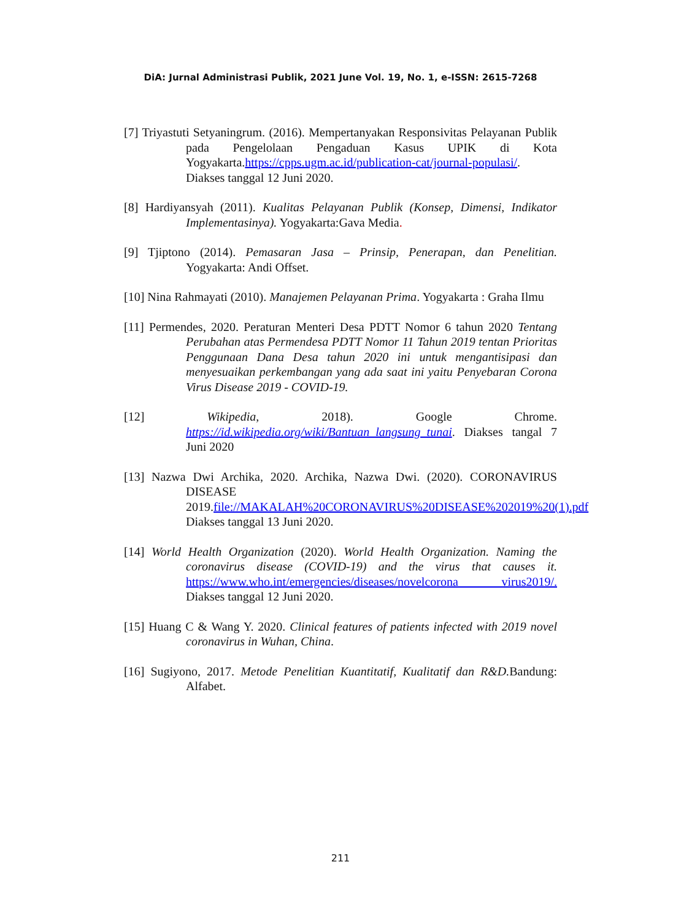DiA: Jurnal Administrasi Publik, 2021 June Vol. 19, No. 1, e-ISSN: 2615-7268
[7] Triyastuti Setyaningrum. (2016). Mempertanyakan Responsivitas Pelayanan Publik pada Pengelolaan Pengaduan Kasus UPIK di Kota Yogyakarta.https://cpps.ugm.ac.id/publication-cat/journal-populasi/. Diakses tanggal 12 Juni 2020.
[8] Hardiyansyah (2011). Kualitas Pelayanan Publik (Konsep, Dimensi, Indikator Implementasinya). Yogyakarta:Gava Media.
[9] Tjiptono (2014). Pemasaran Jasa – Prinsip, Penerapan, dan Penelitian. Yogyakarta: Andi Offset.
[10] Nina Rahmayati (2010). Manajemen Pelayanan Prima. Yogyakarta : Graha Ilmu
[11] Permendes, 2020. Peraturan Menteri Desa PDTT Nomor 6 tahun 2020 Tentang Perubahan atas Permendesa PDTT Nomor 11 Tahun 2019 tentan Prioritas Penggunaan Dana Desa tahun 2020 ini untuk mengantisipasi dan menyesuaikan perkembangan yang ada saat ini yaitu Penyebaran Corona Virus Disease 2019 - COVID-19.
[12] Wikipedia, 2018). Google Chrome. https://id.wikipedia.org/wiki/Bantuan_langsung_tunai. Diakses tangal 7 Juni 2020
[13] Nazwa Dwi Archika, 2020. Archika, Nazwa Dwi. (2020). CORONAVIRUS DISEASE 2019.file://MAKALAH%20CORONAVIRUS%20DISEASE%202019%20(1).pdf Diakses tanggal 13 Juni 2020.
[14] World Health Organization (2020). World Health Organization. Naming the coronavirus disease (COVID-19) and the virus that causes it. https://www.who.int/emergencies/diseases/novelcorona virus2019/. Diakses tanggal 12 Juni 2020.
[15] Huang C & Wang Y. 2020. Clinical features of patients infected with 2019 novel coronavirus in Wuhan, China.
[16] Sugiyono, 2017. Metode Penelitian Kuantitatif, Kualitatif dan R&D. Bandung: Alfabet.
211